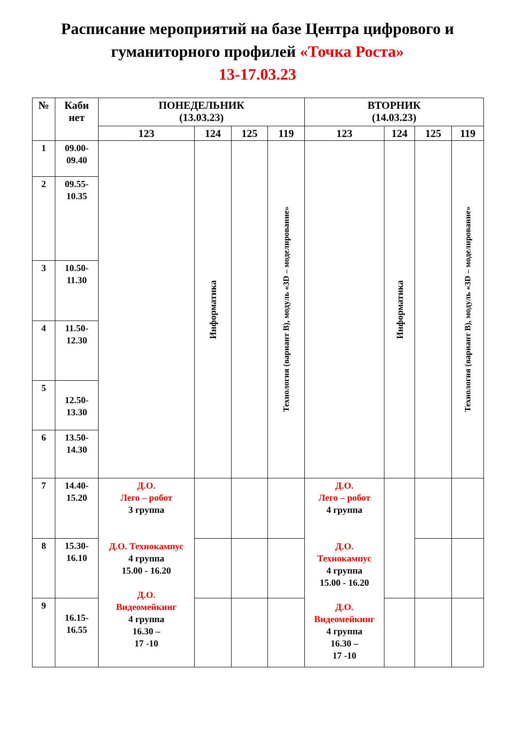Расписание мероприятий на базе Центра цифрового и
гуманиторного профилей «Точка Роста»
13-17.03.23
| № | Каби нет | ПОНЕДЕЛЬНИК (13.03.23) | | | | ВТОРНИК (14.03.23) | | | |
| --- | --- | --- | --- | --- | --- | --- | --- | --- | --- |
| | | 123 | 124 | 125 | 119 | 123 | 124 | 125 | 119 |
| 1 | 09.00- 09.40 | | Информатика | | Технология (вариант В), модуль «3D – моделирование» | | Информатика | | Технология (вариант В), модуль «3D – моделирование» |
| 2 | 09.55- 10.35 | | | | | | | | |
| 3 | 10.50- 11.30 | | | | | | | | |
| 4 | 11.50- 12.30 | | | | | | | | |
| 5 | 12.50- 13.30 | | | | | | | | |
| 6 | 13.50- 14.30 | | | | | | | | |
| 7 | 14.40- 15.20 | Д.О. Лего – робот 3 группа Д.О. Технокампус 4 группа 15.00 - 16.20 Д.О. Видеомейкинг 4 группа 16.30 – 17 -10 | | | | Д.О. Лего – робот 4 группа Д.О. Технокампус 4 группа 15.00 - 16.20 Д.О. Видеомейкинг 4 группа 16.30 – 17 -10 | | | |
| 8 | 15.30- 16.10 | | | | | | | | |
| 9 | 16.15- 16.55 | | | | | | | | |